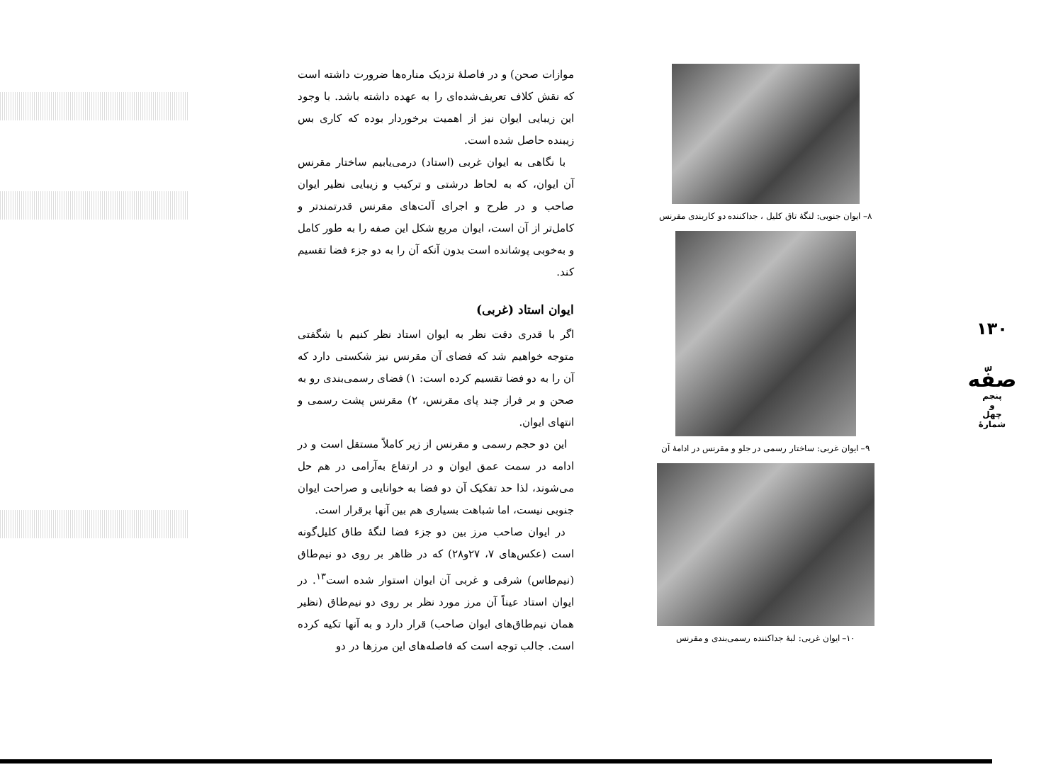۱۳۰
صفّه
پنجم
و
چهل
شمارهٔ
۸– ایوان جنوبی: لنگهٔ تاق کلیل ، جداکننده دو کاربندی مقرنس
۹– ایوان غربی: ساختار رسمی در جلو و مقرنس در ادامهٔ آن
۱۰– ایوان غربی: لبهٔ جداکننده رسمی‌بندی و مقرنس
موازات صحن) و در فاصلهٔ نزدیک مناره‌ها ضرورت داشته است که نقش کلاف تعریف‌شده‌ای را به عهده داشته باشد. با وجود این زیبایی ایوان نیز از اهمیت برخوردار بوده که کاری بس زیبنده حاصل شده است.
با نگاهی به ایوان غربی (استاد) درمی‌یابیم ساختار مقرنس آن ایوان، که به لحاظ درشتی و ترکیب و زیبایی نظیر ایوان صاحب و در طرح و اجرای آلت‌های مقرنس قدرتمندتر و کامل‌تر از آن است، ایوان مربع شکل این صفه را به طور کامل و به‌خوبی پوشانده است بدون آنکه آن را به دو جزء فضا تقسیم کند.
ایوان استاد (غربی)
اگر با قدری دقت نظر به ایوان استاد نظر کنیم با شگفتی متوجه خواهیم شد که فضای آن مقرنس نیز شکستی دارد که آن را به دو فضا تقسیم کرده است: ۱) فضای رسمی‌بندی رو به صحن و بر فراز چند پای مقرنس، ۲) مقرنس پشت رسمی و انتهای ایوان.
این دو حجم رسمی و مقرنس از زیر کاملاً مستقل است و در ادامه در سمت عمق ایوان و در ارتفاع به‌آرامی در هم حل می‌شوند، لذا حد تفکیک آن دو فضا به خوانایی و صراحت ایوان جنوبی نیست، اما شباهت بسیاری هم بین آنها برقرار است.
در ایوان صاحب مرز بین دو جزء فضا لنگهٔ طاق کلیل‌گونه است (عکس‌های ۷، ۲۷و۲۸) که در ظاهر بر روی دو نیم‌طاق (نیم‌طاس) شرقی و غربی آن ایوان استوار شده است<sup>۱۳</sup>. در ایوان استاد عیناً آن مرز مورد نظر بر روی دو نیم‌طاق (نظیر همان نیم‌طاق‌های ایوان صاحب) قرار دارد و به آنها تکیه کرده است. جالب توجه است که فاصله‌های این مرزها در دو